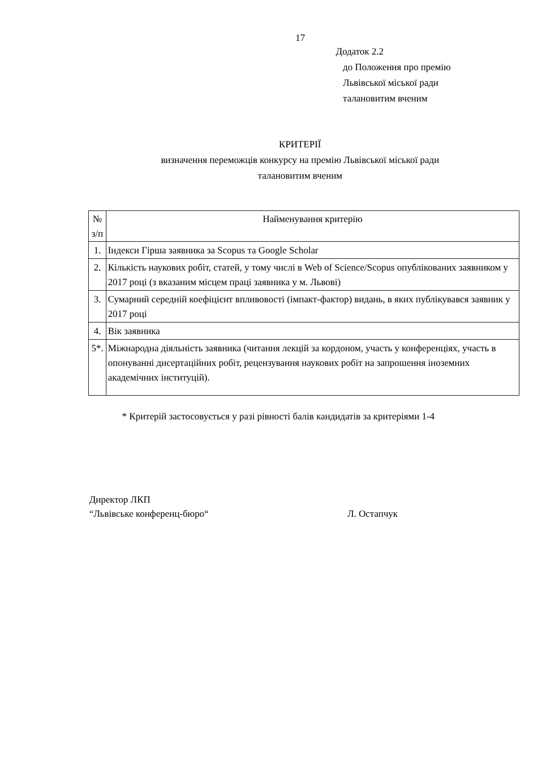17
Додаток 2.2
до Положення про премію
Львівської міської ради
талановитим вченим
КРИТЕРІЇ
визначення переможців конкурсу на премію Львівської міської ради
талановитим вченим
| № з/п | Найменування критерію |
| --- | --- |
| 1. | Індекси Гірша заявника за Scopus та Google Scholar |
| 2. | Кількість наукових робіт, статей, у тому числі в Web of Science/Scopus опублікованих заявником у 2017 році (з вказаним місцем праці заявника у м. Львові) |
| 3. | Сумарний середній коефіцієнт впливовості (імпакт-фактор) видань, в яких публікувався заявник у 2017 році |
| 4. | Вік заявника |
| 5*. | Міжнародна діяльність заявника (читання лекцій за кордоном, участь у конференціях, участь в опонуванні дисертаційних робіт, рецензування наукових робіт на запрошення іноземних академічних інституцій). |
* Критерій застосовується у разі рівності балів кандидатів за критеріями 1-4
Директор ЛКП
“Львівське конференц-бюро“
Л. Остапчук